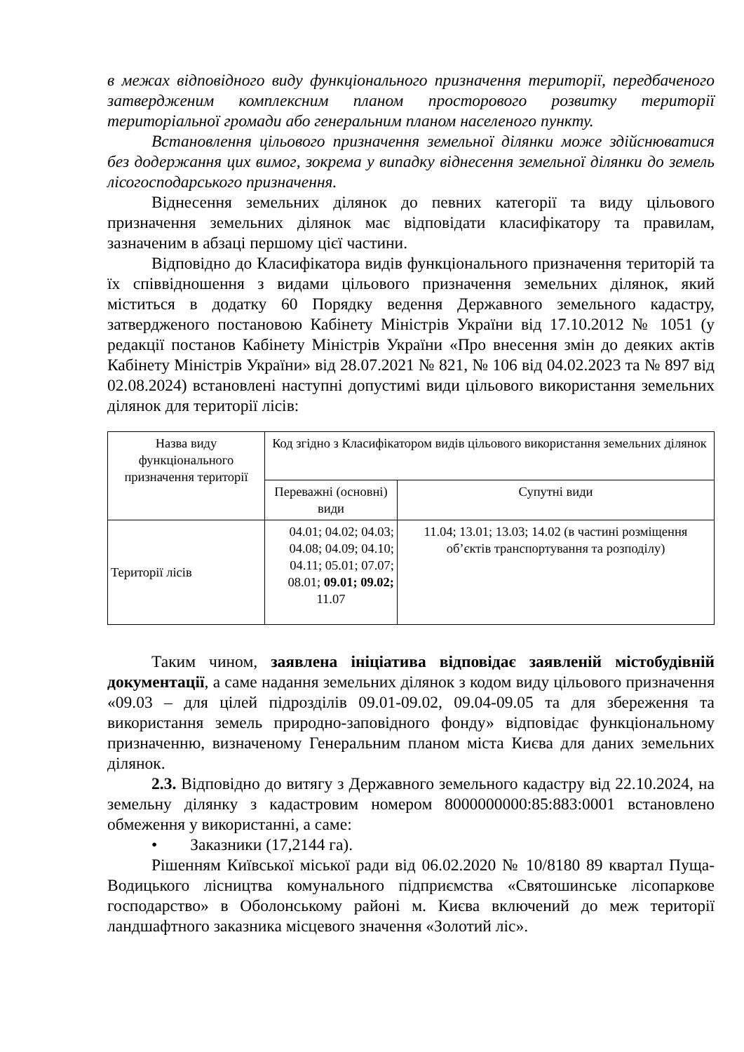в межах відповідного виду функціонального призначення території, передбаченого затвердженим комплексним планом просторового розвитку території територіальної громади або генеральним планом населеного пункту.
Встановлення цільового призначення земельної ділянки може здійснюватися без додержання цих вимог, зокрема у випадку віднесення земельної ділянки до земель лісогосподарського призначення.
Віднесення земельних ділянок до певних категорії та виду цільового призначення земельних ділянок має відповідати класифікатору та правилам, зазначеним в абзаці першому цієї частини.
Відповідно до Класифікатора видів функціонального призначення територій та їх співвідношення з видами цільового призначення земельних ділянок, який міститься в додатку 60 Порядку ведення Державного земельного кадастру, затвердженого постановою Кабінету Міністрів України від 17.10.2012 № 1051 (у редакції постанов Кабінету Міністрів України «Про внесення змін до деяких актів Кабінету Міністрів України» від 28.07.2021 № 821, № 106 від 04.02.2023 та № 897 від 02.08.2024) встановлені наступні допустимі види цільового використання земельних ділянок для території лісів:
| Назва виду функціонального призначення території | Код згідно з Класифікатором видів цільового використання земельних ділянок | |
| | Переважні (основні) види | Супутні види |
| Території лісів | 04.01; 04.02; 04.03; 04.08; 04.09; 04.10; 04.11; 05.01; 07.07; 08.01; 09.01; 09.02; 11.07 | 11.04; 13.01; 13.03; 14.02 (в частині розміщення об’єктів транспортування та розподілу) |
Таким чином, заявлена ініціатива відповідає заявленій містобудівній документації, а саме надання земельних ділянок з кодом виду цільового призначення «09.03 – для цілей підрозділів 09.01-09.02, 09.04-09.05 та для збереження та використання земель природно-заповідного фонду» відповідає функціональному призначенню, визначеному Генеральним планом міста Києва для даних земельних ділянок.
2.3. Відповідно до витягу з Державного земельного кадастру від 22.10.2024, на земельну ділянку з кадастровим номером 8000000000:85:883:0001 встановлено обмеження у використанні, а саме:
• Заказники (17,2144 га).
Рішенням Київської міської ради від 06.02.2020 № 10/8180 89 квартал Пуща-Водицького лісництва комунального підприємства «Святошинське лісопаркове господарство» в Оболонському районі м. Києва включений до меж території ландшафтного заказника місцевого значення «Золотий ліс».